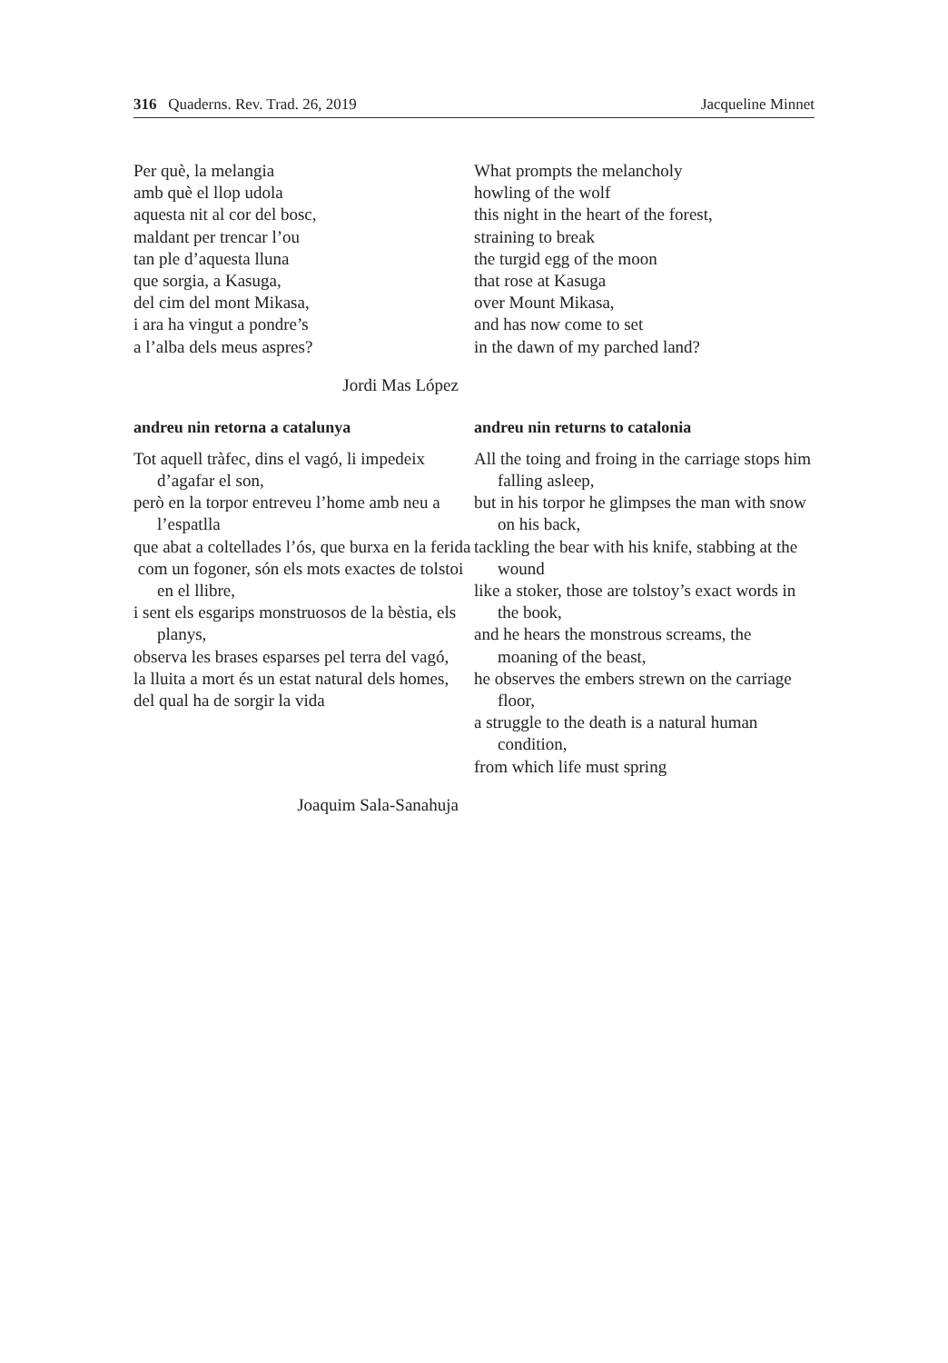316 Quaderns. Rev. Trad. 26, 2019 Jacqueline Minnet
Per què, la melangia
amb què el llop udola
aquesta nit al cor del bosc,
maldant per trencar l’ou
tan ple d’aquesta lluna
que sorgia, a Kasuga,
del cim del mont Mikasa,
i ara ha vingut a pondre’s
a l’alba dels meus aspres?
What prompts the melancholy
howling of the wolf
this night in the heart of the forest,
straining to break
the turgid egg of the moon
that rose at Kasuga
over Mount Mikasa,
and has now come to set
in the dawn of my parched land?
Jordi Mas López
andreu nin retorna a catalunya
Tot aquell tràfec, dins el vagó, li impedeix d’agafar el son,
però en la torpor entreveu l’home amb neu a l’espatlla
que abat a coltellades l’ós, que burxa en la ferida
com un fogoner, són els mots exactes de tolstoi en el llibre,
i sent els esgarips monstruosos de la bèstia, els planys,
observa les brases esparses pel terra del vagó,
la lluita a mort és un estat natural dels homes,
del qual ha de sorgir la vida
andreu nin returns to catalonia
All the toing and froing in the carriage stops him falling asleep,
but in his torpor he glimpses the man with snow on his back,
tackling the bear with his knife, stabbing at the wound
like a stoker, those are tolstoy’s exact words in the book,
and he hears the monstrous screams, the moaning of the beast,
he observes the embers strewn on the carriage floor,
a struggle to the death is a natural human condition,
from which life must spring
Joaquim Sala-Sanahuja